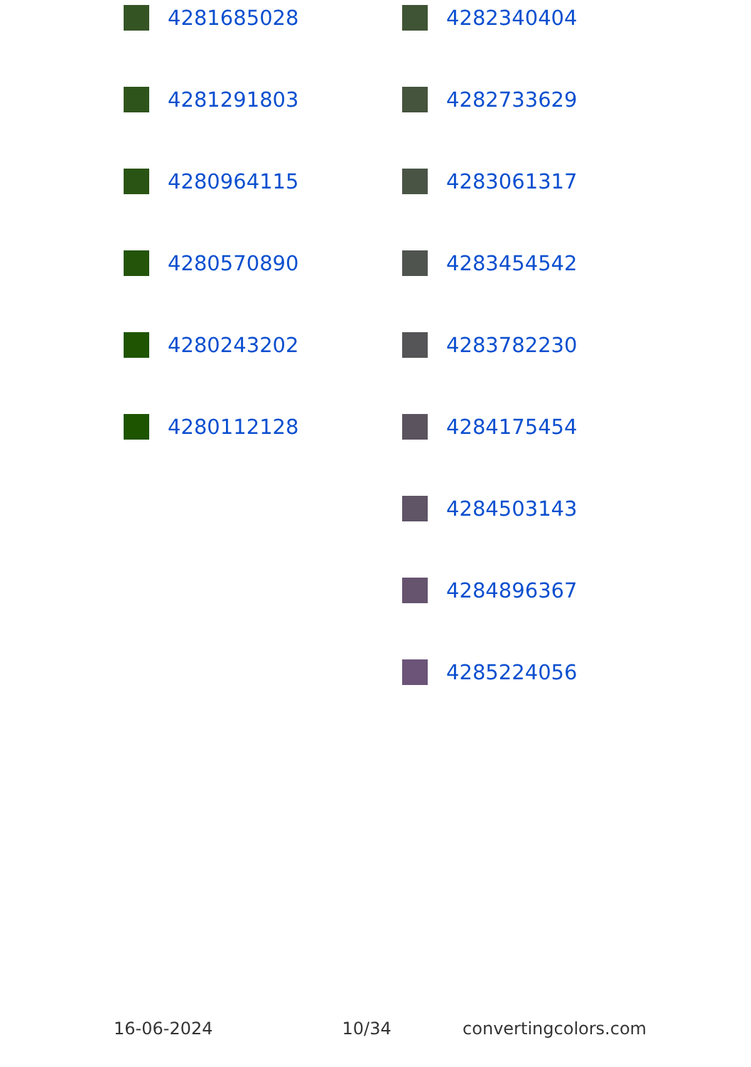4281685028
4281291803
4280964115
4280570890
4280243202
4280112128
4282340404
4282733629
4283061317
4283454542
4283782230
4284175454
4284503143
4284896367
4285224056
16-06-2024 10/34 convertingcolors.com